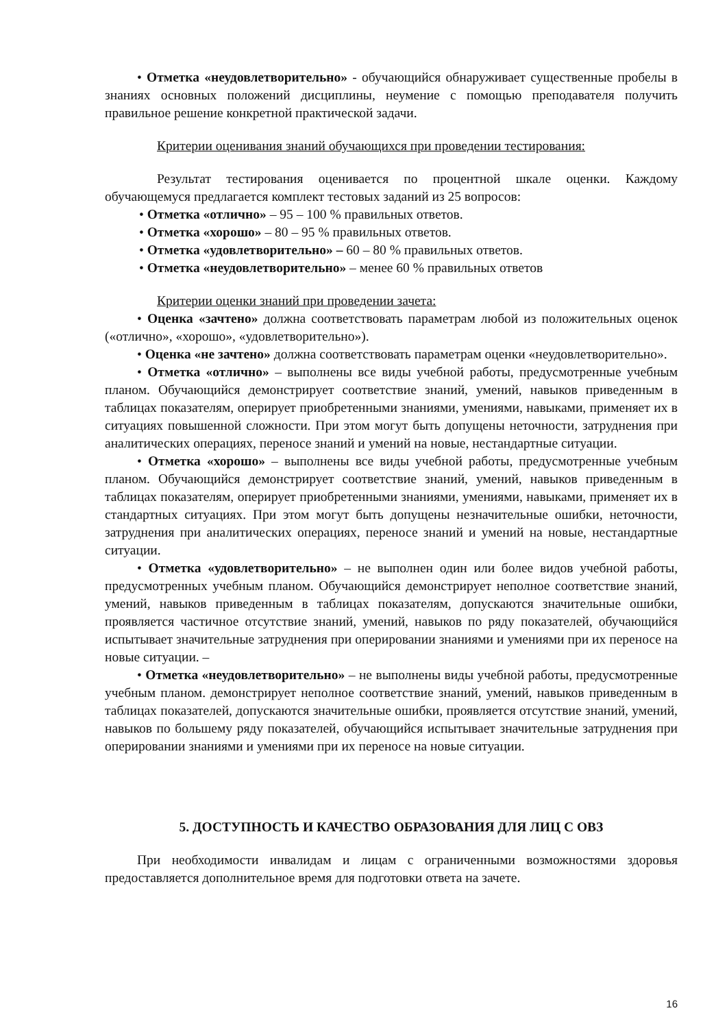• Отметка «неудовлетворительно» - обучающийся обнаруживает существенные пробелы в знаниях основных положений дисциплины, неумение с помощью преподавателя получить правильное решение конкретной практической задачи.
Критерии оценивания знаний обучающихся при проведении тестирования:
Результат тестирования оценивается по процентной шкале оценки. Каждому обучающемуся предлагается комплект тестовых заданий из 25 вопросов:
• Отметка «отлично» – 95 – 100 % правильных ответов.
• Отметка «хорошо» – 80 – 95 % правильных ответов.
• Отметка «удовлетворительно» – 60 – 80 % правильных ответов.
• Отметка «неудовлетворительно» – менее 60 % правильных ответов
Критерии оценки знаний при проведении зачета:
• Оценка «зачтено» должна соответствовать параметрам любой из положительных оценок («отлично», «хорошо», «удовлетворительно»).
• Оценка «не зачтено» должна соответствовать параметрам оценки «неудовлетворительно».
• Отметка «отлично» – выполнены все виды учебной работы, предусмотренные учебным планом. Обучающийся демонстрирует соответствие знаний, умений, навыков приведенным в таблицах показателям, оперирует приобретенными знаниями, умениями, навыками, применяет их в ситуациях повышенной сложности. При этом могут быть допущены неточности, затруднения при аналитических операциях, переносе знаний и умений на новые, нестандартные ситуации.
• Отметка «хорошо» – выполнены все виды учебной работы, предусмотренные учебным планом. Обучающийся демонстрирует соответствие знаний, умений, навыков приведенным в таблицах показателям, оперирует приобретенными знаниями, умениями, навыками, применяет их в стандартных ситуациях. При этом могут быть допущены незначительные ошибки, неточности, затруднения при аналитических операциях, переносе знаний и умений на новые, нестандартные ситуации.
• Отметка «удовлетворительно» – не выполнен один или более видов учебной работы, предусмотренных учебным планом. Обучающийся демонстрирует неполное соответствие знаний, умений, навыков приведенным в таблицах показателям, допускаются значительные ошибки, проявляется частичное отсутствие знаний, умений, навыков по ряду показателей, обучающийся испытывает значительные затруднения при оперировании знаниями и умениями при их переносе на новые ситуации. –
• Отметка «неудовлетворительно» – не выполнены виды учебной работы, предусмотренные учебным планом. демонстрирует неполное соответствие знаний, умений, навыков приведенным в таблицах показателей, допускаются значительные ошибки, проявляется отсутствие знаний, умений, навыков по большему ряду показателей, обучающийся испытывает значительные затруднения при оперировании знаниями и умениями при их переносе на новые ситуации.
5. ДОСТУПНОСТЬ И КАЧЕСТВО ОБРАЗОВАНИЯ ДЛЯ ЛИЦ С ОВЗ
При необходимости инвалидам и лицам с ограниченными возможностями здоровья предоставляется дополнительное время для подготовки ответа на зачете.
16